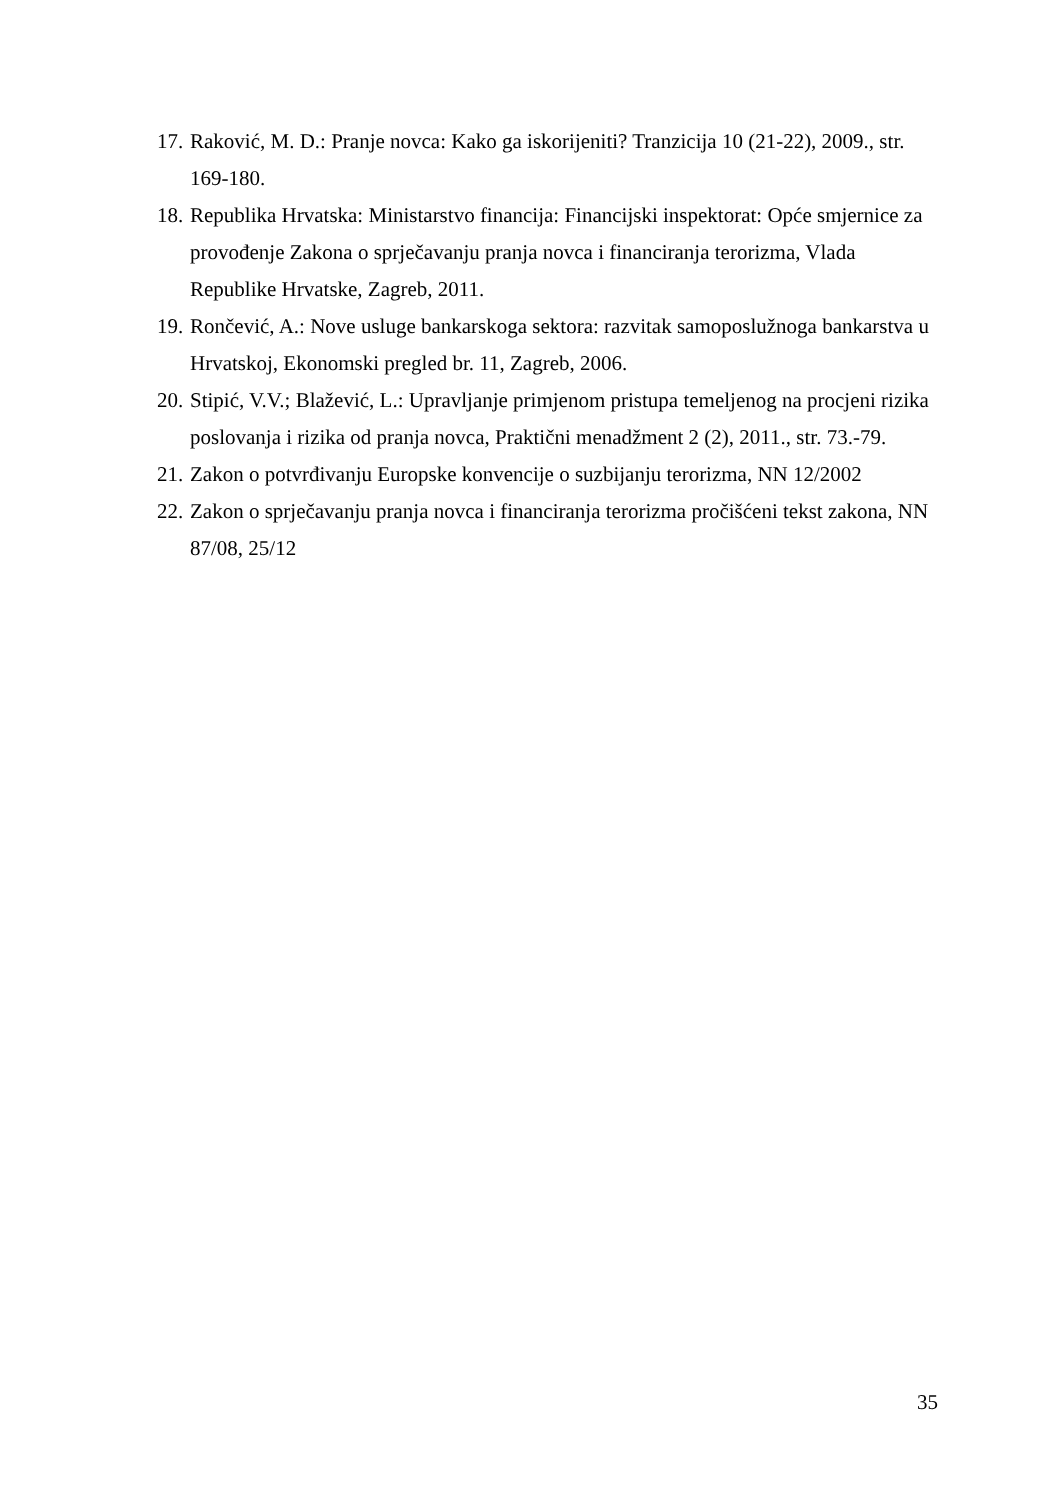17. Raković, M. D.: Pranje novca: Kako ga iskorijeniti? Tranzicija 10 (21-22), 2009., str. 169-180.
18. Republika Hrvatska: Ministarstvo financija: Financijski inspektorat: Opće smjernice za provođenje Zakona o sprječavanju pranja novca i financiranja terorizma, Vlada Republike Hrvatske, Zagreb, 2011.
19. Rončević, A.: Nove usluge bankarskoga sektora: razvitak samoposlužnoga bankarstva u Hrvatskoj, Ekonomski pregled br. 11, Zagreb, 2006.
20. Stipić, V.V.; Blažević, L.: Upravljanje primjenom pristupa temeljenog na procjeni rizika poslovanja i rizika od pranja novca, Praktični menadžment 2 (2), 2011., str. 73.-79.
21. Zakon o potvrđivanju Europske konvencije o suzbijanju terorizma, NN 12/2002
22. Zakon o sprječavanju pranja novca i financiranja terorizma pročišćeni tekst zakona, NN 87/08, 25/12
35